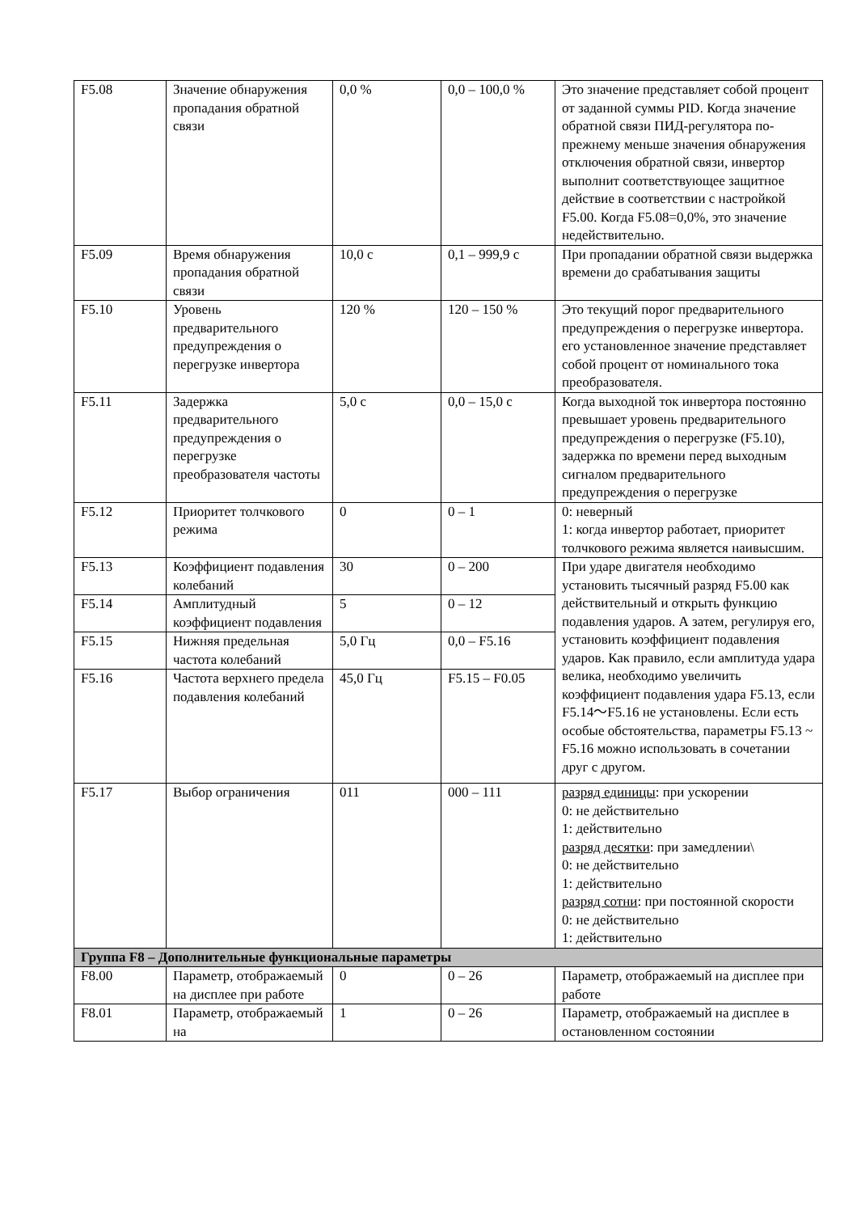| F5.08 | Значение обнаружения пропадания обратной связи | 0,0 % | 0,0 – 100,0 % | Это значение представляет собой процент от заданной суммы PID. Когда значение обратной связи ПИД-регулятора по-прежнему меньше значения обнаружения отключения обратной связи, инвертор выполнит соответствующее защитное действие в соответствии с настройкой F5.00. Когда F5.08=0,0%, это значение недействительно. |
| F5.09 | Время обнаружения пропадания обратной связи | 10,0 с | 0,1 – 999,9 с | При пропадании обратной связи выдержка времени до срабатывания защиты |
| F5.10 | Уровень предварительного предупреждения о перегрузке инвертора | 120 % | 120 – 150 % | Это текущий порог предварительного предупреждения о перегрузке инвертора. его установленное значение представляет собой процент от номинального тока преобразователя. |
| F5.11 | Задержка предварительного предупреждения о перегрузке преобразователя частоты | 5,0 с | 0,0 – 15,0 с | Когда выходной ток инвертора постоянно превышает уровень предварительного предупреждения о перегрузке (F5.10), задержка по времени перед выходным сигналом предварительного предупреждения о перегрузке |
| F5.12 | Приоритет толчкового режима | 0 | 0 – 1 | 0: неверный 1: когда инвертор работает, приоритет толчкового режима является наивысшим. |
| F5.13 | Коэффициент подавления колебаний | 30 | 0 – 200 | При ударе двигателя необходимо установить тысячный разряд F5.00 как действительный и открыть функцию подавления ударов. А затем, регулируя его, установить коэффициент подавления ударов. Как правило, если амплитуда удара велика, необходимо увеличить коэффициент подавления удара F5.13, если F5.14～F5.16 не установлены. Если есть особые обстоятельства, параметры F5.13 ~ F5.16 можно использовать в сочетании друг с другом. |
| F5.14 | Амплитудный коэффициент подавления | 5 | 0 – 12 | |
| F5.15 | Нижняя предельная частота колебаний | 5,0 Гц | 0,0 – F5.16 | |
| F5.16 | Частота верхнего предела подавления колебаний | 45,0 Гц | F5.15 – F0.05 | |
| F5.17 | Выбор ограничения | 011 | 000 – 111 | разряд единицы : при ускорении 0: не действительно 1: действительно разряд десятки : при замедлении\ 0: не действительно 1: действительно разряд сотни : при постоянной скорости 0: не действительно 1: действительно |
| Группа F8 – Дополнительные функциональные параметры | | | | |
| F8.00 | Параметр, отображаемый на дисплее при работе | 0 | 0 – 26 | Параметр, отображаемый на дисплее при работе |
| F8.01 | Параметр, отображаемый на | 1 | 0 – 26 | Параметр, отображаемый на дисплее в остановленном состоянии |